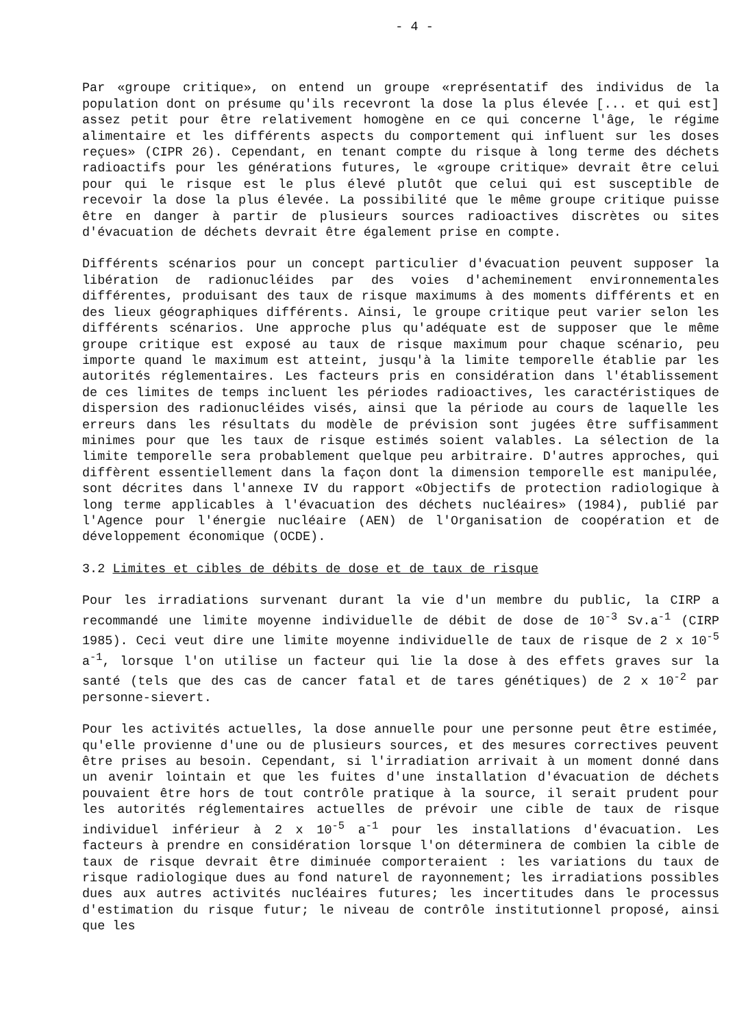- 4 -
Par «groupe critique», on entend un groupe «représentatif des individus de la population dont on présume qu'ils recevront la dose la plus élevée [... et qui est] assez petit pour être relativement homogène en ce qui concerne l'âge, le régime alimentaire et les différents aspects du comportement qui influent sur les doses reçues» (CIPR 26). Cependant, en tenant compte du risque à long terme des déchets radioactifs pour les générations futures, le «groupe critique» devrait être celui pour qui le risque est le plus élevé plutôt que celui qui est susceptible de recevoir la dose la plus élevée. La possibilité que le même groupe critique puisse être en danger à partir de plusieurs sources radioactives discrètes ou sites d'évacuation de déchets devrait être également prise en compte.
Différents scénarios pour un concept particulier d'évacuation peuvent supposer la libération de radionucléides par des voies d'acheminement environnementales différentes, produisant des taux de risque maximums à des moments différents et en des lieux géographiques différents. Ainsi, le groupe critique peut varier selon les différents scénarios. Une approche plus qu'adéquate est de supposer que le même groupe critique est exposé au taux de risque maximum pour chaque scénario, peu importe quand le maximum est atteint, jusqu'à la limite temporelle établie par les autorités réglementaires. Les facteurs pris en considération dans l'établissement de ces limites de temps incluent les périodes radioactives, les caractéristiques de dispersion des radionucléides visés, ainsi que la période au cours de laquelle les erreurs dans les résultats du modèle de prévision sont jugées être suffisamment minimes pour que les taux de risque estimés soient valables. La sélection de la limite temporelle sera probablement quelque peu arbitraire. D'autres approches, qui diffèrent essentiellement dans la façon dont la dimension temporelle est manipulée, sont décrites dans l'annexe IV du rapport «Objectifs de protection radiologique à long terme applicables à l'évacuation des déchets nucléaires» (1984), publié par l'Agence pour l'énergie nucléaire (AEN) de l'Organisation de coopération et de développement économique (OCDE).
3.2 Limites et cibles de débits de dose et de taux de risque
Pour les irradiations survenant durant la vie d'un membre du public, la CIRP a recommandé une limite moyenne individuelle de débit de dose de 10<sup>-3</sup> Sv.a<sup>-1</sup> (CIRP 1985). Ceci veut dire une limite moyenne individuelle de taux de risque de 2 x 10<sup>-5</sup> a<sup>-1</sup>, lorsque l'on utilise un facteur qui lie la dose à des effets graves sur la santé (tels que des cas de cancer fatal et de tares génétiques) de 2 x 10<sup>-2</sup> par personne-sievert.
Pour les activités actuelles, la dose annuelle pour une personne peut être estimée, qu'elle provienne d'une ou de plusieurs sources, et des mesures correctives peuvent être prises au besoin. Cependant, si l'irradiation arrivait à un moment donné dans un avenir lointain et que les fuites d'une installation d'évacuation de déchets pouvaient être hors de tout contrôle pratique à la source, il serait prudent pour les autorités réglementaires actuelles de prévoir une cible de taux de risque individuel inférieur à 2 x 10<sup>-5</sup> a<sup>-1</sup> pour les installations d'évacuation. Les facteurs à prendre en considération lorsque l'on déterminera de combien la cible de taux de risque devrait être diminuée comporteraient : les variations du taux de risque radiologique dues au fond naturel de rayonnement; les irradiations possibles dues aux autres activités nucléaires futures; les incertitudes dans le processus d'estimation du risque futur; le niveau de contrôle institutionnel proposé, ainsi que les